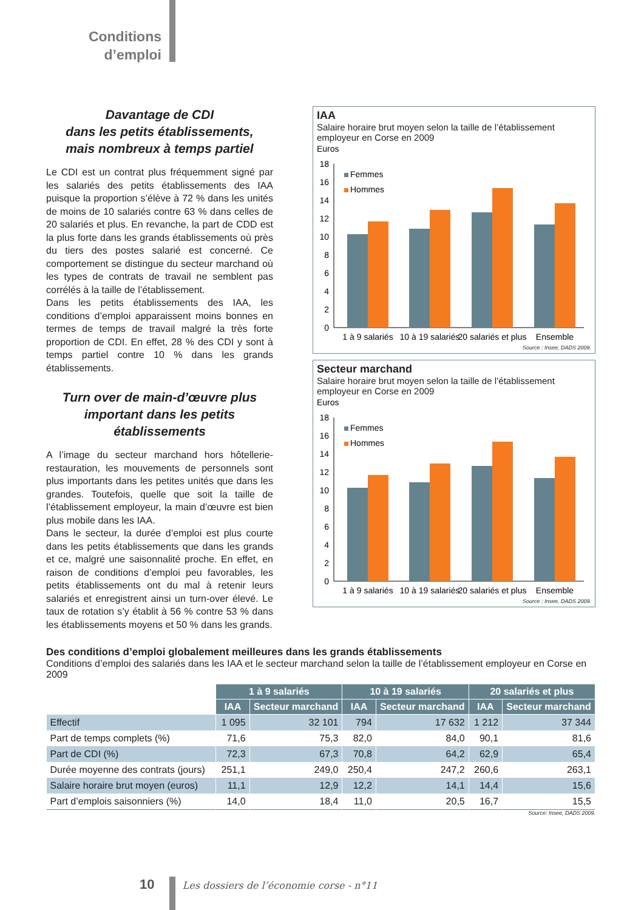Conditions d’emploi
Davantage de CDI
dans les petits établissements,
mais nombreux à temps partiel
Le CDI est un contrat plus fréquemment signé par les salariés des petits établissements des IAA puisque la proportion s’élève à 72 % dans les unités de moins de 10 salariés contre 63 % dans celles de 20 salariés et plus. En revanche, la part de CDD est la plus forte dans les grands établissements où près du tiers des postes salarié est concerné. Ce comportement se distingue du secteur marchand où les types de contrats de travail ne semblent pas corrélés à la taille de l’établissement.
Dans les petits établissements des IAA, les conditions d’emploi apparaissent moins bonnes en termes de temps de travail malgré la très forte proportion de CDI. En effet, 28 % des CDI y sont à temps partiel contre 10 % dans les grands établissements.
Turn over de main-d’œuvre plus important dans les petits établissements
A l’image du secteur marchand hors hôtellerie-restauration, les mouvements de personnels sont plus importants dans les petites unités que dans les grandes. Toutefois, quelle que soit la taille de l’établissement employeur, la main d’œuvre est bien plus mobile dans les IAA.
Dans le secteur, la durée d’emploi est plus courte dans les petits établissements que dans les grands et ce, malgré une saisonnalité proche. En effet, en raison de conditions d’emploi peu favorables, les petits établissements ont du mal à retenir leurs salariés et enregistrent ainsi un turn-over élevé. Le taux de rotation s’y établit à 56 % contre 53 % dans les établissements moyens et 50 % dans les grands.
IAA
Salaire horaire brut moyen selon la taille de l’établissement employeur en Corse en 2009
Euros
18
16
14
12
10
8
6
4
2
0
Femmes
Hommes
1 à 9 salariés
10 à 19 salariés
20 salariés et plus
Ensemble
Source : Insee, DADS 2009.
Secteur marchand
Salaire horaire brut moyen selon la taille de l’établissement employeur en Corse en 2009
Euros
18
16
14
12
10
8
6
4
2
0
Femmes
Hommes
1 à 9 salariés
10 à 19 salariés
20 salariés et plus
Ensemble
Source : Insee, DADS 2009.
Des conditions d’emploi globalement meilleures dans les grands établissements
Conditions d’emploi des salariés dans les IAA et le secteur marchand selon la taille de l’établissement employeur en Corse en 2009
| | 1 à 9 salariés | | 10 à 19 salariés | | 20 salariés et plus | |
| --- | --- | --- | --- | --- | --- | --- |
| | IAA | Secteur marchand | IAA | Secteur marchand | IAA | Secteur marchand |
| Effectif | 1 095 | 32 101 | 794 | 17 632 | 1 212 | 37 344 |
| Part de temps complets (%) | 71,6 | 75,3 | 82,0 | 84,0 | 90,1 | 81,6 |
| Part de CDI (%) | 72,3 | 67,3 | 70,8 | 64,2 | 62,9 | 65,4 |
| Durée moyenne des contrats (jours) | 251,1 | 249,0 | 250,4 | 247,2 | 260,6 | 263,1 |
| Salaire horaire brut moyen (euros) | 11,1 | 12,9 | 12,2 | 14,1 | 14,4 | 15,6 |
| Part d’emplois saisonniers (%) | 14,0 | 18,4 | 11,0 | 20,5 | 16,7 | 15,5 |
Source: Insee, DADS 2009.
10 Les dossiers de l’économie corse - n°11